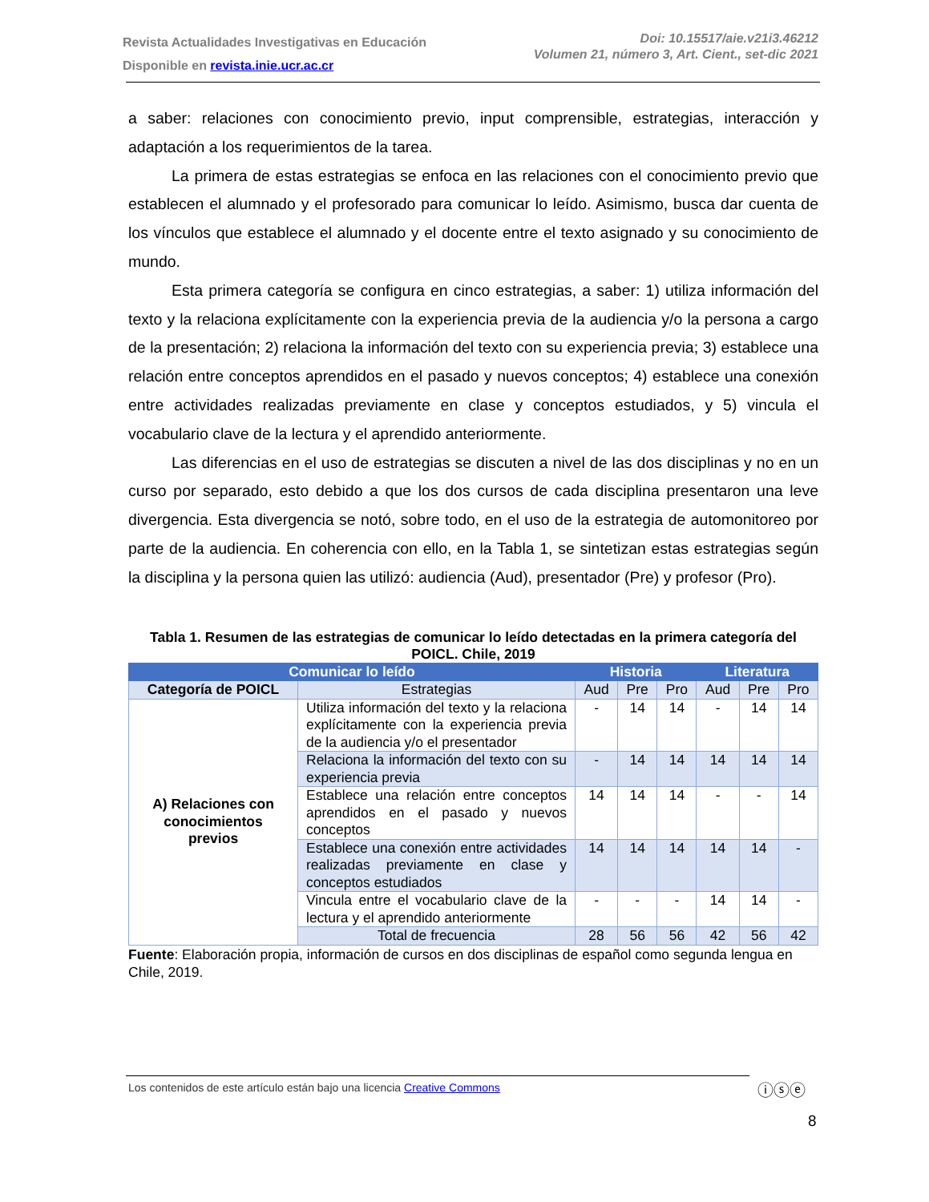Revista Actualidades Investigativas en Educación
Disponible en revista.inie.ucr.ac.cr
Doi: 10.15517/aie.v21i3.46212
Volumen 21, número 3, Art. Cient., set-dic 2021
a saber: relaciones con conocimiento previo, input comprensible, estrategias, interacción y adaptación a los requerimientos de la tarea.
La primera de estas estrategias se enfoca en las relaciones con el conocimiento previo que establecen el alumnado y el profesorado para comunicar lo leído. Asimismo, busca dar cuenta de los vínculos que establece el alumnado y el docente entre el texto asignado y su conocimiento de mundo.
Esta primera categoría se configura en cinco estrategias, a saber: 1) utiliza información del texto y la relaciona explícitamente con la experiencia previa de la audiencia y/o la persona a cargo de la presentación; 2) relaciona la información del texto con su experiencia previa; 3) establece una relación entre conceptos aprendidos en el pasado y nuevos conceptos; 4) establece una conexión entre actividades realizadas previamente en clase y conceptos estudiados, y 5) vincula el vocabulario clave de la lectura y el aprendido anteriormente.
Las diferencias en el uso de estrategias se discuten a nivel de las dos disciplinas y no en un curso por separado, esto debido a que los dos cursos de cada disciplina presentaron una leve divergencia. Esta divergencia se notó, sobre todo, en el uso de la estrategia de automonitoreo por parte de la audiencia. En coherencia con ello, en la Tabla 1, se sintetizan estas estrategias según la disciplina y la persona quien las utilizó: audiencia (Aud), presentador (Pre) y profesor (Pro).
Tabla 1. Resumen de las estrategias de comunicar lo leído detectadas en la primera categoría del POICL. Chile, 2019
| Comunicar lo leído | | Historia | | | Literatura | | |
| --- | --- | --- | --- | --- | --- | --- | --- |
| Categoría de POICL | Estrategias | Aud | Pre | Pro | Aud | Pre | Pro |
| A) Relaciones con conocimientos previos | Utiliza información del texto y la relaciona explícitamente con la experiencia previa de la audiencia y/o el presentador | - | 14 | 14 | - | 14 | 14 |
| | Relaciona la información del texto con su experiencia previa | - | 14 | 14 | 14 | 14 | 14 |
| | Establece una relación entre conceptos aprendidos en el pasado y nuevos conceptos | 14 | 14 | 14 | - | - | 14 |
| | Establece una conexión entre actividades realizadas previamente en clase y conceptos estudiados | 14 | 14 | 14 | 14 | 14 | - |
| | Vincula entre el vocabulario clave de la lectura y el aprendido anteriormente | - | - | - | 14 | 14 | - |
| | Total de frecuencia | 28 | 56 | 56 | 42 | 56 | 42 |
Fuente: Elaboración propia, información de cursos en dos disciplinas de español como segunda lengua en Chile, 2019.
Los contenidos de este artículo están bajo una licencia Creative Commons ⓘⓢⓔ
8